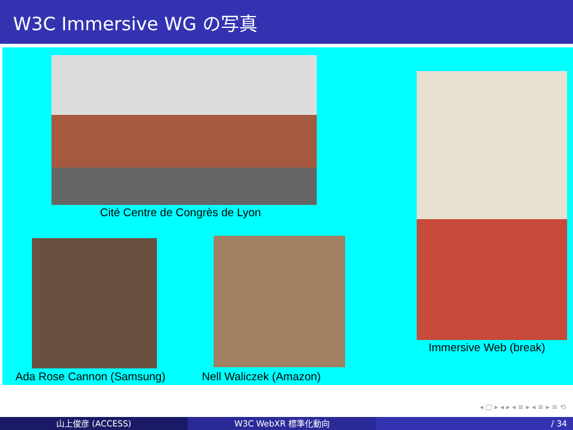W3C Immersive WG の写真
Cité Centre de Congrès de Lyon
Immersive Web (break)
Ada Rose Cannon (Samsung) Nell Waliczek (Amazon)
◂ □ ▸ ◂ ▸ ◂ ≡ ▸ ◂ ≡ ▸ ≡ ⟲
山上俊彦 (ACCESS) W3C WebXR 標準化動向 / 34